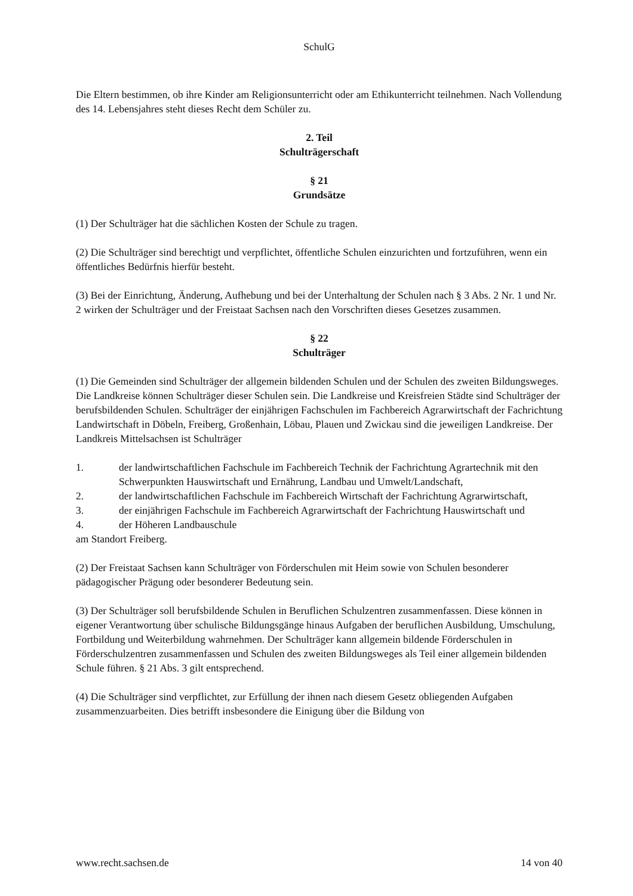SchulG
Die Eltern bestimmen, ob ihre Kinder am Religionsunterricht oder am Ethikunterricht teilnehmen. Nach Vollendung des 14. Lebensjahres steht dieses Recht dem Schüler zu.
2. Teil
Schulträgerschaft
§ 21
Grundsätze
(1) Der Schulträger hat die sächlichen Kosten der Schule zu tragen.
(2) Die Schulträger sind berechtigt und verpflichtet, öffentliche Schulen einzurichten und fortzuführen, wenn ein öffentliches Bedürfnis hierfür besteht.
(3) Bei der Einrichtung, Änderung, Aufhebung und bei der Unterhaltung der Schulen nach § 3 Abs. 2 Nr. 1 und Nr. 2 wirken der Schulträger und der Freistaat Sachsen nach den Vorschriften dieses Gesetzes zusammen.
§ 22
Schulträger
(1) Die Gemeinden sind Schulträger der allgemein bildenden Schulen und der Schulen des zweiten Bildungsweges. Die Landkreise können Schulträger dieser Schulen sein. Die Landkreise und Kreisfreien Städte sind Schulträger der berufsbildenden Schulen. Schulträger der einjährigen Fachschulen im Fachbereich Agrarwirtschaft der Fachrichtung Landwirtschaft in Döbeln, Freiberg, Großenhain, Löbau, Plauen und Zwickau sind die jeweiligen Landkreise. Der Landkreis Mittelsachsen ist Schulträger
1. der landwirtschaftlichen Fachschule im Fachbereich Technik der Fachrichtung Agrartechnik mit den Schwerpunkten Hauswirtschaft und Ernährung, Landbau und Umwelt/Landschaft,
2. der landwirtschaftlichen Fachschule im Fachbereich Wirtschaft der Fachrichtung Agrarwirtschaft,
3. der einjährigen Fachschule im Fachbereich Agrarwirtschaft der Fachrichtung Hauswirtschaft und
4. der Höheren Landbauschule
am Standort Freiberg.
(2) Der Freistaat Sachsen kann Schulträger von Förderschulen mit Heim sowie von Schulen besonderer pädagogischer Prägung oder besonderer Bedeutung sein.
(3) Der Schulträger soll berufsbildende Schulen in Beruflichen Schulzentren zusammenfassen. Diese können in eigener Verantwortung über schulische Bildungsgänge hinaus Aufgaben der beruflichen Ausbildung, Umschulung, Fortbildung und Weiterbildung wahrnehmen. Der Schulträger kann allgemein bildende Förderschulen in Förderschulzentren zusammenfassen und Schulen des zweiten Bildungsweges als Teil einer allgemein bildenden Schule führen. § 21 Abs. 3 gilt entsprechend.
(4) Die Schulträger sind verpflichtet, zur Erfüllung der ihnen nach diesem Gesetz obliegenden Aufgaben zusammenzuarbeiten. Dies betrifft insbesondere die Einigung über die Bildung von
www.recht.sachsen.de 14 von 40